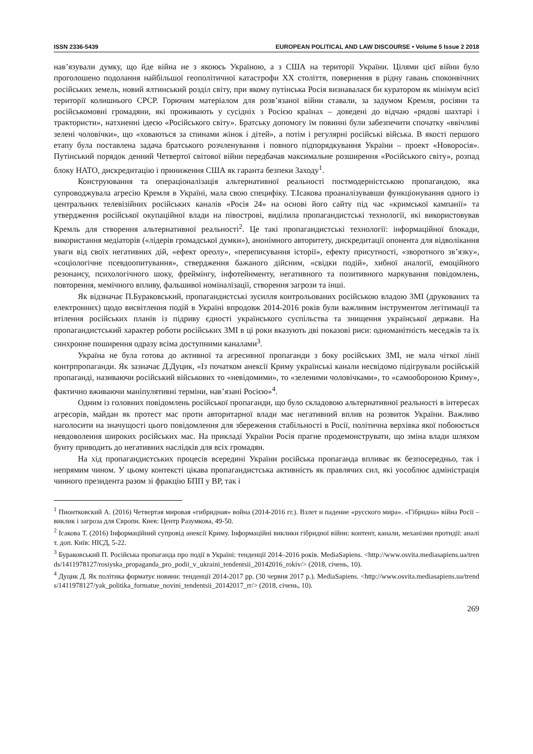ISSN 2336-5439 EUROPEAN POLITICAL AND LAW DISCOURSE • Volume 5 Issue 2 2018
нав’язували думку, що йде війна не з якоюсь Україною, а з США на території України. Цілями цієї війни було проголошено подолання найбільшої геополітичної катастрофи ХХ століття, повернення в рідну гавань споконвічних російських земель, новий ялтинський розділ світу, при якому путінська Росія визнавалася би куратором як мінімум всієї території колишнього СРСР. Горючим матеріалом для розв’язаної війни ставали, за задумом Кремля, росіяни та російськомовні громадяни, які проживають у сусідніх з Росією країнах – доведені до відчаю «рядові шахтарі і трактористи», натхненні ідеєю «Російського світу». Братську допомогу їм повинні були забезпечити спочатку «ввічливі зелені чоловічки», що «ховаються за спинами жінок і дітей», а потім і регулярні російські війська. В якості першого етапу була поставлена задача братського розчленування і повного підпорядкування України – проект «Новоросія». Путінський порядок денний Четвертої світової війни передбачав максимальне розширення «Російського світу», розпад блоку НАТО, дискредитацію і приниження США як гаранта безпеки Заходу<sup>1</sup>.
Конструювання та операціоналізація альтернативної реальності постмодерністською пропагандою, яка супроводжувала агресію Кремля в Україні, мала свою специфіку. Т.Ісакова проаналізувавши функціонування одного із центральних телевізійних російських каналів «Росія 24» на основі його сайту під час «кримської кампанії» та утвердження російської окупаційної влади на півострові, виділила пропагандистські технології, які використовував Кремль для створення альтернативної реальності<sup>2</sup>. Це такі пропагандистські технології: інформаційної блокади, використання медіаторів («лідерів громадської думки»), анонімного авторитету, дискредитації опонента для відволікання уваги від своїх негативних дій, «ефект ореолу», «переписування історії», ефекту присутності, «зворотного зв’язку», «соціологічне псевдоопитування», ствердження бажаного дійсним, «свідки подій», хибної аналогії, емоційного резонансу, психологічного шоку, фреймінгу, інфотейнменту, негативного та позитивного маркування повідомлень, повторення, мемічного впливу, фальшивої номіналізації, створення загрози та інші.
Як відзначає П.Бураковський, пропагандистські зусилля контрольованих російською владою ЗМІ (друкованих та електронних) щодо висвітлення подій в Україні впродовж 2014-2016 років були важливим інструментом легітимації та втілення російських планів із підриву єдності українського суспільства та знищення української держави. На пропагандистський характер роботи російських ЗМІ в ці роки вказують дві показові риси: одноманітність меседжів та їх синхронне поширення одразу всіма доступними каналами<sup>3</sup>.
Україна не була готова до активної та агресивної пропаганди з боку російських ЗМІ, не мала чіткої лінії контрпропаганди. Як зазначає Д.Дуцик, «Із початком анексії Криму українські канали несвідомо підігрували російській пропаганді, називаючи російський військових то «невідомими», то «зеленими чоловічками», то «самообороною Криму», фактично вживаючи маніпулятивні терміни, нав’язані Росією»<sup>4</sup>.
Одним із головних повідомлень російської пропаганди, що було складовою альтернативної реальності в інтересах агресорів, майдан як протест мас проти авторитарної влади має негативний вплив на розвиток України. Важливо наголосити на значущості цього повідомлення для збереження стабільності в Росії, політична верхівка якої побоюється невдоволення широких російських мас. На прикладі України Росія прагне продемонструвати, що зміна влади шляхом бунту приводить до негативних наслідків для всіх громадян.
На хід пропагандистських процесів всередині України російська пропаганда впливає як безпосередньо, так і непрямим чином. У цьому контексті цікава пропагандистська активність як правлячих сил, які уособлює адміністрація чинного президента разом зі фракцію БПП у ВР, так і
<sup>1</sup> Пионтковский А. (2016) Четвертая мировая «гибридная» война (2014-2016 гг.). Взлет и падение «русского мира». «Гібридна» війна Росії – виклик і загроза для Європи. Киев: Центр Разумкова, 49-50.
<sup>2</sup> Ісакова Т. (2016) Інформаційний супровід анексії Криму. Інформаційні виклики гібридної війни: контент, канали, механізми протидії: аналіт. доп. Київ: НІСД, 5-22.
<sup>3</sup> Бураковський П. Російська пропаганда про події в Україні: тенденції 2014–2016 років. MediaSapiens. <http://www.osvita.mediasapiens.ua/trends/1411978127/rosiyska_propaganda_pro_podii_v_ukraini_tendentsii_20142016_rokiv/> (2018, січень, 10).
<sup>4</sup> Дуцик Д. Як політика форматує новини: тенденції 2014-2017 рр. (30 червня 2017 р.). MediaSapiens. <http://www.osvita.mediasapiens.ua/trends/1411978127/yak_politika_formatue_novini_tendentsii_20142017_rr/> (2018, січень, 10).
269